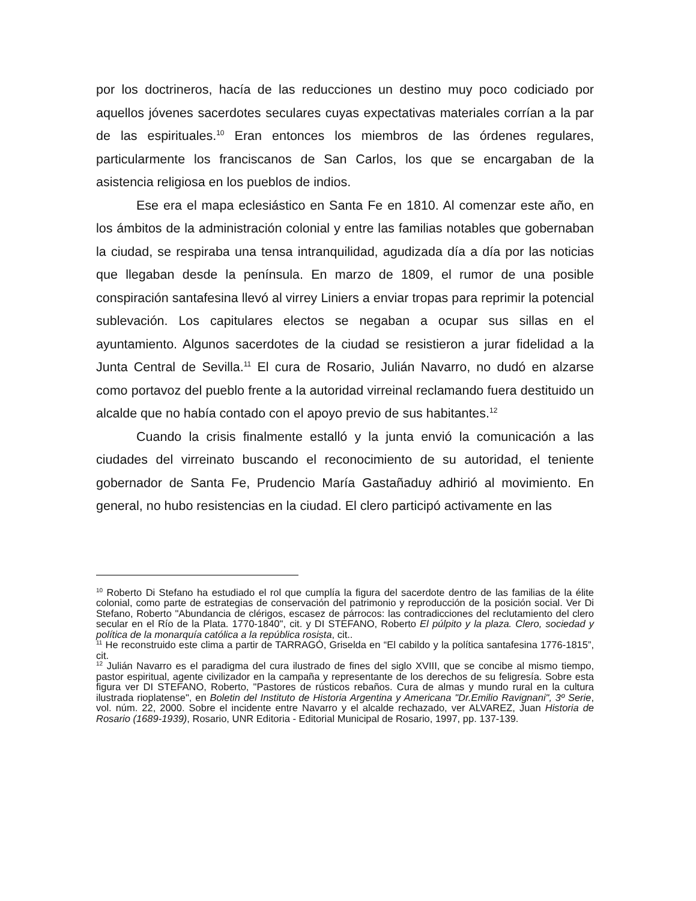por los doctrineros, hacía de las reducciones un destino muy poco codiciado por aquellos jóvenes sacerdotes seculares cuyas expectativas materiales corrían a la par de las espirituales.<sup>10</sup> Eran entonces los miembros de las órdenes regulares, particularmente los franciscanos de San Carlos, los que se encargaban de la asistencia religiosa en los pueblos de indios.
Ese era el mapa eclesiástico en Santa Fe en 1810. Al comenzar este año, en los ámbitos de la administración colonial y entre las familias notables que gobernaban la ciudad, se respiraba una tensa intranquilidad, agudizada día a día por las noticias que llegaban desde la península. En marzo de 1809, el rumor de una posible conspiración santafesina llevó al virrey Liniers a enviar tropas para reprimir la potencial sublevación. Los capitulares electos se negaban a ocupar sus sillas en el ayuntamiento. Algunos sacerdotes de la ciudad se resistieron a jurar fidelidad a la Junta Central de Sevilla.<sup>11</sup> El cura de Rosario, Julián Navarro, no dudó en alzarse como portavoz del pueblo frente a la autoridad virreinal reclamando fuera destituido un alcalde que no había contado con el apoyo previo de sus habitantes.<sup>12</sup>
Cuando la crisis finalmente estalló y la junta envió la comunicación a las ciudades del virreinato buscando el reconocimiento de su autoridad, el teniente gobernador de Santa Fe, Prudencio María Gastañaduy adhirió al movimiento. En general, no hubo resistencias en la ciudad. El clero participó activamente en las
<sup>10</sup> Roberto Di Stefano ha estudiado el rol que cumplía la figura del sacerdote dentro de las familias de la élite colonial, como parte de estrategias de conservación del patrimonio y reproducción de la posición social. Ver Di Stefano, Roberto "Abundancia de clérigos, escasez de párrocos: las contradicciones del reclutamiento del clero secular en el Río de la Plata. 1770-1840", cit. y DI STEFANO, Roberto El púlpito y la plaza. Clero, sociedad y política de la monarquía católica a la república rosista, cit..
<sup>11</sup> He reconstruido este clima a partir de TARRAGÓ, Griselda en “El cabildo y la política santafesina 1776-1815”, cit.
<sup>12</sup> Julián Navarro es el paradigma del cura ilustrado de fines del siglo XVIII, que se concibe al mismo tiempo, pastor espiritual, agente civilizador en la campaña y representante de los derechos de su feligresía. Sobre esta figura ver DI STEFANO, Roberto, "Pastores de rústicos rebaños. Cura de almas y mundo rural en la cultura ilustrada rioplatense", en Boletin del Instituto de Historia Argentina y Americana "Dr.Emilio Ravignani", 3º Serie, vol. núm. 22, 2000. Sobre el incidente entre Navarro y el alcalde rechazado, ver ALVAREZ, Juan Historia de Rosario (1689-1939), Rosario, UNR Editoria - Editorial Municipal de Rosario, 1997, pp. 137-139.